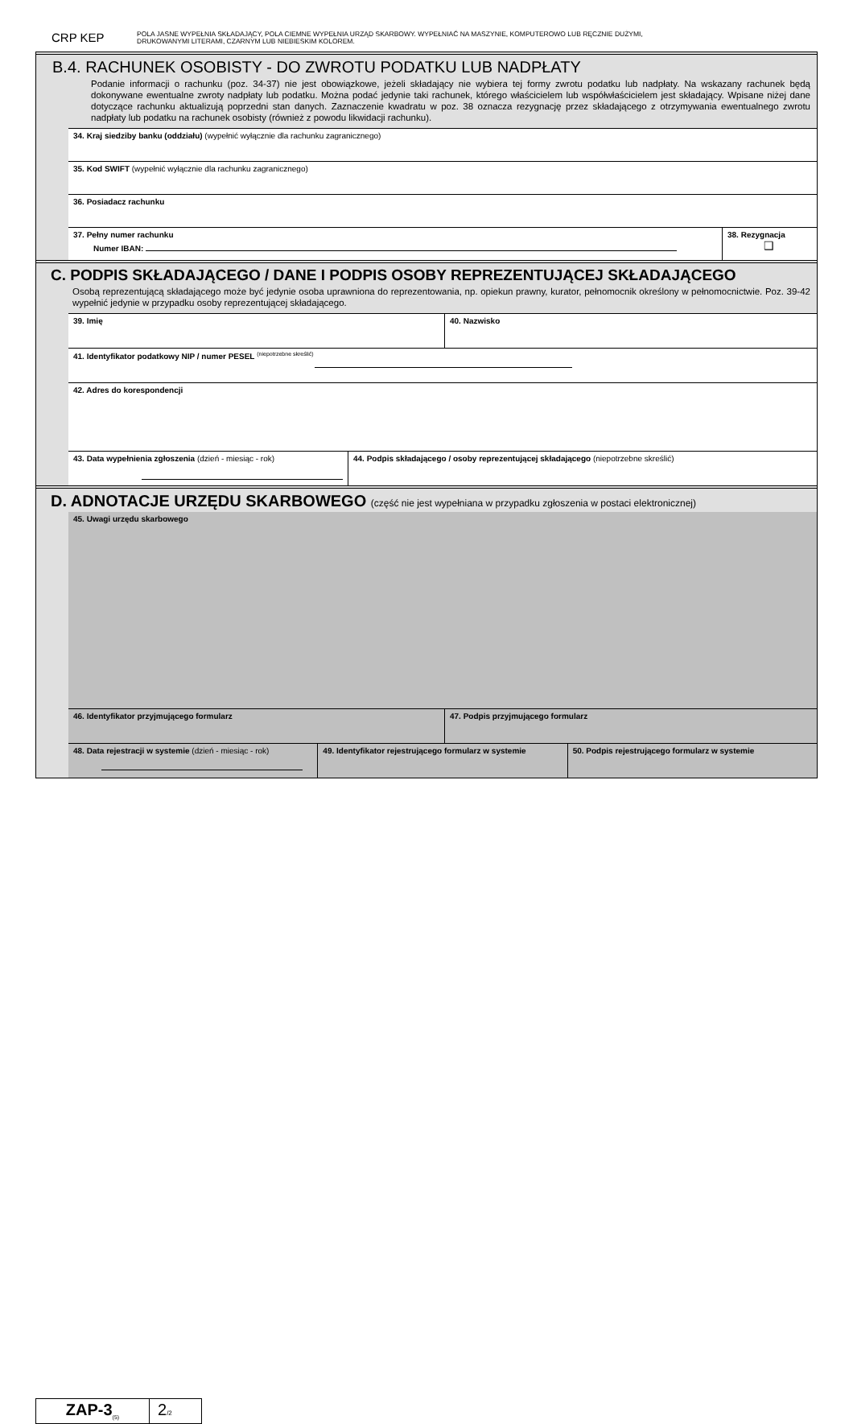CRP KEP
POLA JASNE WYPEŁNIA SKŁADAJĄCY, POLA CIEMNE WYPEŁNIA URZĄD SKARBOWY. WYPEŁNIAĆ NA MASZYNIE, KOMPUTEROWO LUB RĘCZNIE DUŻYMI,
DRUKOWANYMI LITERAMI, CZARNYM LUB NIEBIESKIM KOLOREM.
B.4. RACHUNEK OSOBISTY - DO ZWROTU PODATKU LUB NADPŁATY
Podanie informacji o rachunku (poz. 34-37) nie jest obowiązkowe, jeżeli składający nie wybiera tej formy zwrotu podatku lub nadpłaty. Na wskazany rachunek będą dokonywane ewentualne zwroty nadpłaty lub podatku. Można podać jedynie taki rachunek, którego właścicielem lub współwłaścicielem jest składający. Wpisane niżej dane dotyczące rachunku aktualizują poprzedni stan danych. Zaznaczenie kwadratu w poz. 38 oznacza rezygnację przez składającego z otrzymywania ewentualnego zwrotu nadpłaty lub podatku na rachunek osobisty (również z powodu likwidacji rachunku).
34. Kraj siedziby banku (oddziału) (wypełnić wyłącznie dla rachunku zagranicznego)
35. Kod SWIFT (wypełnić wyłącznie dla rachunku zagranicznego)
36. Posiadacz rachunku
37. Pełny numer rachunku
Numer IBAN:
38. Rezygnacja
❑
C. PODPIS SKŁADAJĄCEGO / DANE I PODPIS OSOBY REPREZENTUJĄCEJ SKŁADAJĄCEGO
Osobą reprezentującą składającego może być jedynie osoba uprawniona do reprezentowania, np. opiekun prawny, kurator, pełnomocnik określony w pełnomocnictwie. Poz. 39-42 wypełnić jedynie w przypadku osoby reprezentującej składającego.
39. Imię 40. Nazwisko
41. Identyfikator podatkowy NIP / numer PESEL <sup>(niepotrzebne skreślić)</sup>
42. Adres do korespondencji
43. Data wypełnienia zgłoszenia (dzień - miesiąc - rok)
44. Podpis składającego / osoby reprezentującej składającego (niepotrzebne skreślić)
D. ADNOTACJE URZĘDU SKARBOWEGO (część nie jest wypełniana w przypadku zgłoszenia w postaci elektronicznej)
45. Uwagi urzędu skarbowego
46. Identyfikator przyjmującego formularz
47. Podpis przyjmującego formularz
48. Data rejestracji w systemie (dzień - miesiąc - rok)
49. Identyfikator rejestrującego formularz w systemie
50. Podpis rejestrującego formularz w systemie
ZAP-3<sub>(5)</sub>
2/2